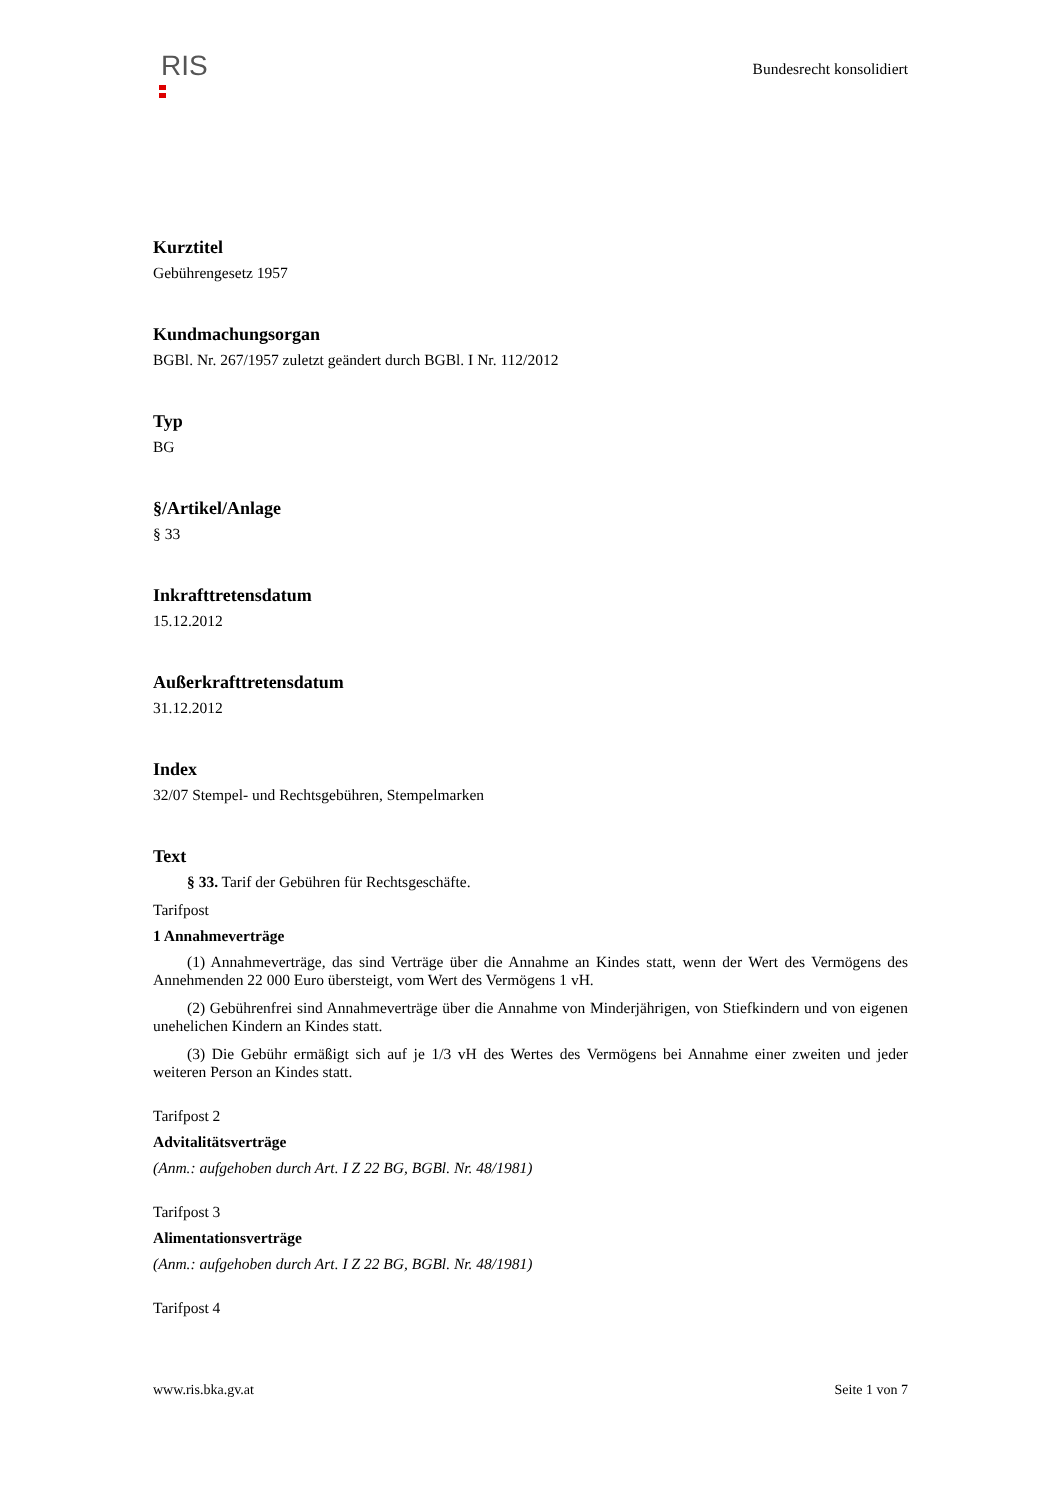RIS
Bundesrecht konsolidiert
Kurztitel
Gebührengesetz 1957
Kundmachungsorgan
BGBl. Nr. 267/1957 zuletzt geändert durch BGBl. I Nr. 112/2012
Typ
BG
§/Artikel/Anlage
§ 33
Inkrafttretensdatum
15.12.2012
Außerkrafttretensdatum
31.12.2012
Index
32/07 Stempel- und Rechtsgebühren, Stempelmarken
Text
§ 33. Tarif der Gebühren für Rechtsgeschäfte.
Tarifpost
1 Annahmeverträge
(1) Annahmeverträge, das sind Verträge über die Annahme an Kindes statt, wenn der Wert des Vermögens des Annehmenden 22 000 Euro übersteigt, vom Wert des Vermögens 1 vH.
(2) Gebührenfrei sind Annahmeverträge über die Annahme von Minderjährigen, von Stiefkindern und von eigenen unehelichen Kindern an Kindes statt.
(3) Die Gebühr ermäßigt sich auf je 1/3 vH des Wertes des Vermögens bei Annahme einer zweiten und jeder weiteren Person an Kindes statt.
Tarifpost 2
Advitalitätsverträge
(Anm.: aufgehoben durch Art. I Z 22 BG, BGBl. Nr. 48/1981)
Tarifpost 3
Alimentationsverträge
(Anm.: aufgehoben durch Art. I Z 22 BG, BGBl. Nr. 48/1981)
Tarifpost 4
www.ris.bka.gv.at Seite 1 von 7